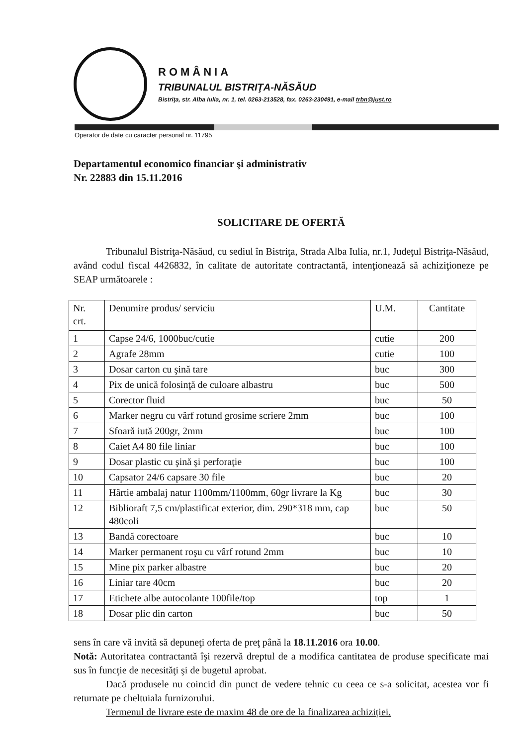ROMÂNIA
TRIBUNALUL BISTRIŢA-NĂSĂUD
Bistriţa, str. Alba Iulia, nr. 1, tel. 0263-213528, fax. 0263-230491, e-mail trbn@just.ro
Operator de date cu caracter personal nr. 11795
Departamentul economico financiar şi administrativ
Nr. 22883 din 15.11.2016
SOLICITARE DE OFERTĂ
Tribunalul Bistriţa-Năsăud, cu sediul în Bistriţa, Strada Alba Iulia, nr.1, Judeţul Bistriţa-Năsăud, având codul fiscal 4426832, în calitate de autoritate contractantă, intenţionează să achiziţioneze pe SEAP următoarele :
| Nr. crt. | Denumire produs/ serviciu | U.M. | Cantitate |
| 1 | Capse 24/6, 1000buc/cutie | cutie | 200 |
| 2 | Agrafe 28mm | cutie | 100 |
| 3 | Dosar carton cu şină tare | buc | 300 |
| 4 | Pix de unică folosinţă de culoare albastru | buc | 500 |
| 5 | Corector fluid | buc | 50 |
| 6 | Marker negru cu vârf rotund grosime scriere 2mm | buc | 100 |
| 7 | Sfoară iută 200gr, 2mm | buc | 100 |
| 8 | Caiet A4 80 file liniar | buc | 100 |
| 9 | Dosar plastic cu şină şi perforaţie | buc | 100 |
| 10 | Capsator 24/6 capsare 30 file | buc | 20 |
| 11 | Hârtie ambalaj natur 1100mm/1100mm, 60gr livrare la Kg | buc | 30 |
| 12 | Biblioraft 7,5 cm/plastificat exterior, dim. 290*318 mm, cap 480coli | buc | 50 |
| 13 | Bandă corectoare | buc | 10 |
| 14 | Marker permanent roşu cu vârf rotund 2mm | buc | 10 |
| 15 | Mine pix parker albastre | buc | 20 |
| 16 | Liniar tare 40cm | buc | 20 |
| 17 | Etichete albe autocolante 100file/top | top | 1 |
| 18 | Dosar plic din carton | buc | 50 |
sens în care vă invită să depuneţi oferta de preţ până la 18.11.2016 ora 10.00.
Notă: Autoritatea contractantă îşi rezervă dreptul de a modifica cantitatea de produse specificate mai sus în funcţie de necesităţi şi de bugetul aprobat.
Dacă produsele nu coincid din punct de vedere tehnic cu ceea ce s-a solicitat, acestea vor fi returnate pe cheltuiala furnizorului.
Termenul de livrare este de maxim 48 de ore de la finalizarea achiziţiei.